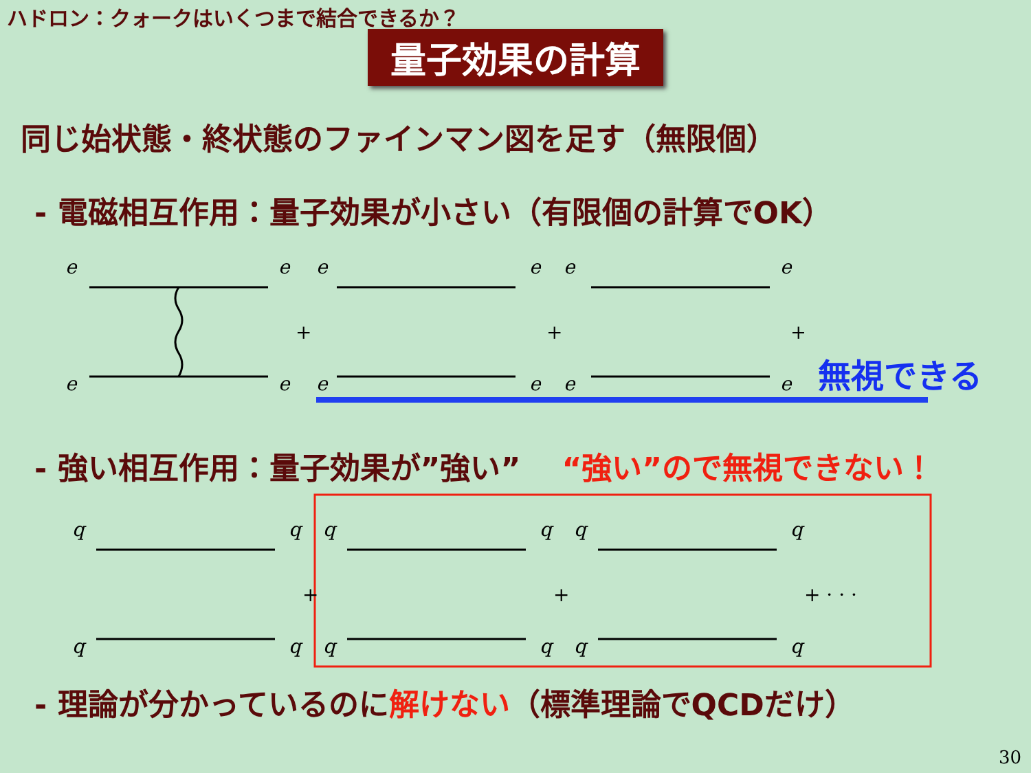ハドロン：クォークはいくつまで結合できるか？
量子効果の計算
同じ始状態・終状態のファインマン図を足す（無限個）
- 電磁相互作用：量子効果が小さい（有限個の計算でOK）
e
e
e
e
+
e
e
e
e
+
e
e
e
e
+ · · ·
無視できる
- 強い相互作用：量子効果が”強い”
“強い”ので無視できない！
q
q
q
q
+
q
q
q
q
+
q
q
q
q
+ · · ·
- 理論が分かっているのに解けない（標準理論でQCDだけ）
30